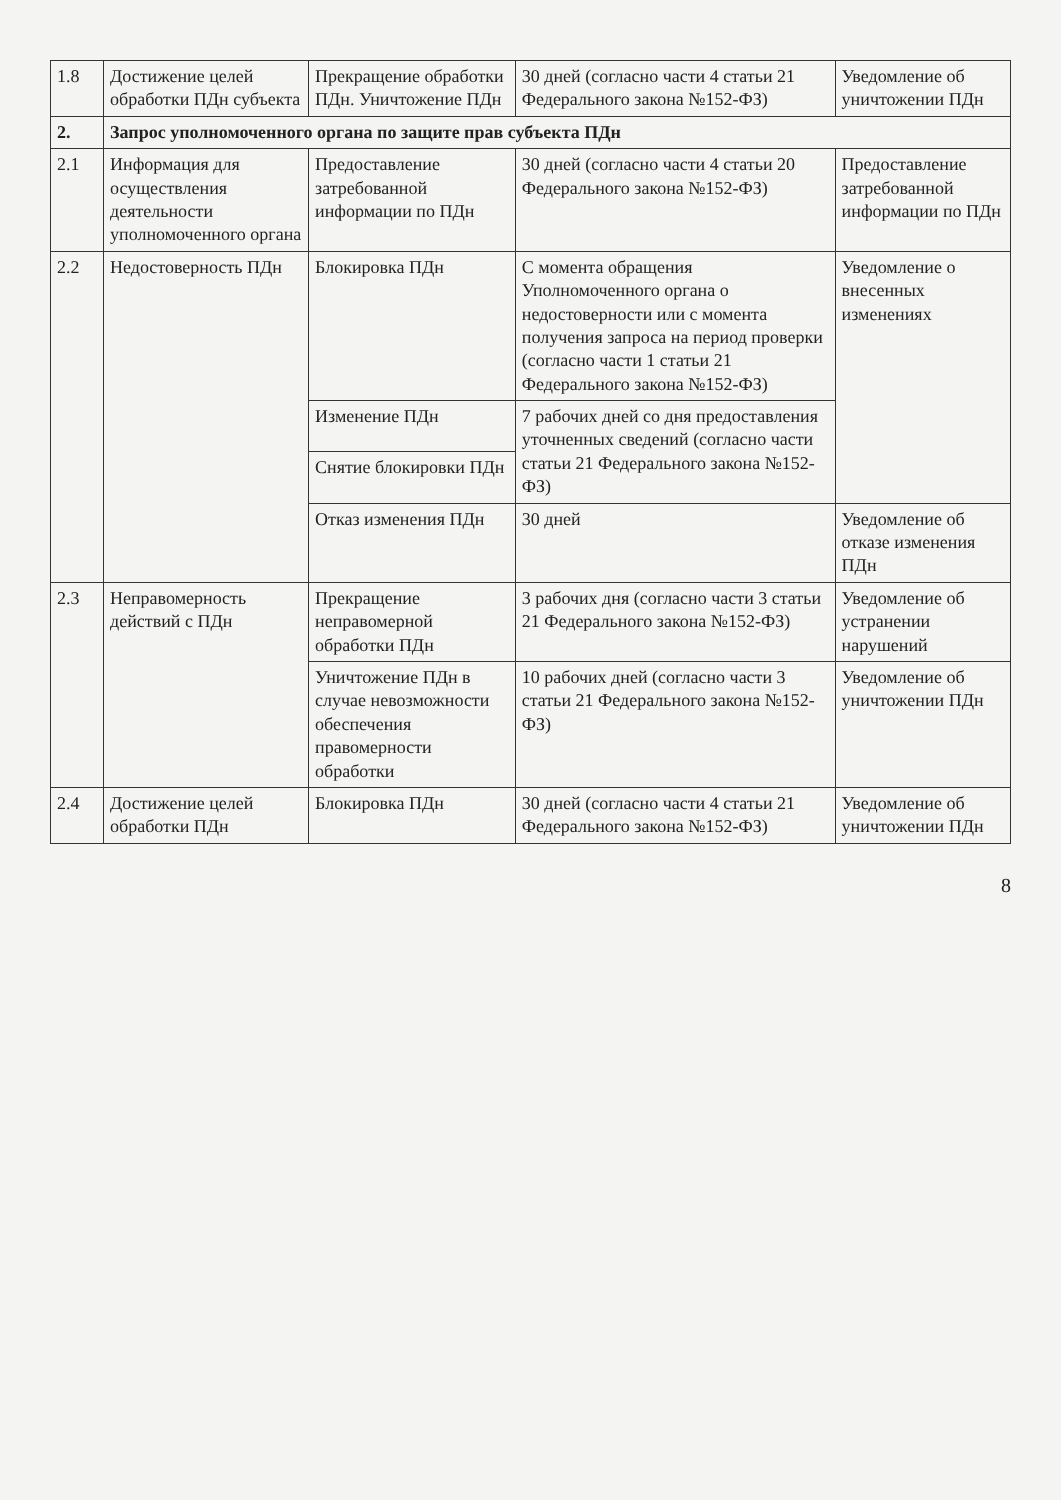| 1.8 | Достижение целей обработки ПДн субъекта | Прекращение обработки ПДн. Уничтожение ПДн | 30 дней (согласно части 4 статьи 21 Федерального закона №152-ФЗ) | Уведомление об уничтожении ПДн |
| 2. | Запрос уполномоченного органа по защите прав субъекта ПДн | | | |
| 2.1 | Информация для осуществления деятельности уполномоченного органа | Предоставление затребованной информации по ПДн | 30 дней (согласно части 4 статьи 20 Федерального закона №152-ФЗ) | Предоставление затребованной информации по ПДн |
| 2.2 | Недостоверность ПДн | Блокировка ПДн | С момента обращения Уполномоченного органа о недостоверности или с момента получения запроса на период проверки (согласно части 1 статьи 21 Федерального закона №152-ФЗ) | Уведомление о внесенных изменениях |
| | | Изменение ПДн | 7 рабочих дней со дня предоставления уточненных сведений (согласно части статьи 21 Федерального закона №152-ФЗ) | |
| | | Снятие блокировки ПДн | | |
| | | Отказ изменения ПДн | 30 дней | Уведомление об отказе изменения ПДн |
| 2.3 | Неправомерность действий с ПДн | Прекращение неправомерной обработки ПДн | 3 рабочих дня (согласно части 3 статьи 21 Федерального закона №152-ФЗ) | Уведомление об устранении нарушений |
| | | Уничтожение ПДн в случае невозможности обеспечения правомерности обработки | 10 рабочих дней (согласно части 3 статьи 21 Федерального закона №152-ФЗ) | Уведомление об уничтожении ПДн |
| 2.4 | Достижение целей обработки ПДн | Блокировка ПДн | 30 дней (согласно части 4 статьи 21 Федерального закона №152-ФЗ) | Уведомление об уничтожении ПДн |
8